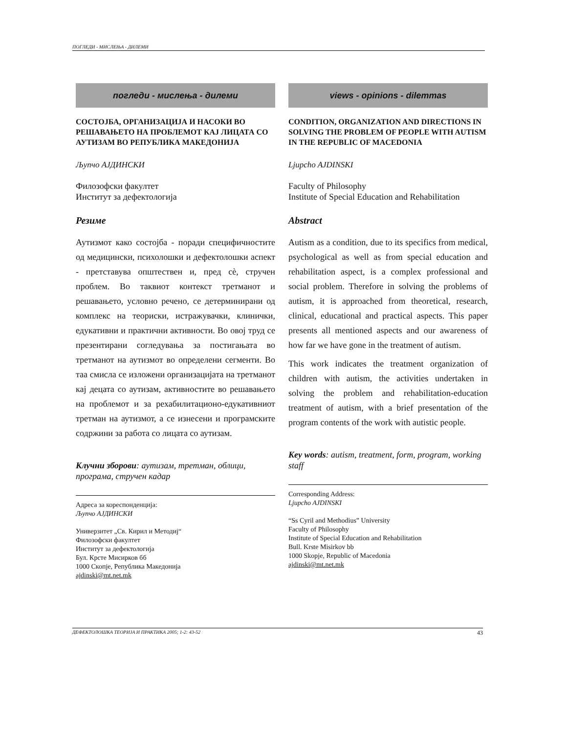ПОГЛЕДИ - МИСЛЕЊА - ДИЛЕМИ
погледи - мислења - дилеми
СОСТОЈБА, ОРГАНИЗАЦИЈА И НАСОКИ ВО РЕШАВАЊЕТО НА ПРОБЛЕМОТ КАЈ ЛИЦАТА СО АУТИЗАМ ВО РЕПУБЛИКА МАКЕДОНИЈА
Љупчо АЈДИНСКИ
Филозофски факултет
Институт за дефектологија
Резиме
Аутизмот како состојба - поради специфичностите од медицински, психолошки и дефектолошки аспект - претставува општествен и, пред сè, стручен проблем. Во таквиот контекст третманот и решавањето, условно речено, се детерминирани од комплекс на теориски, истражувачки, клинички, едукативни и практични активности. Во овој труд се презентирани согледувања за постигањата во третманот на аутизмот во определени сегменти. Во таа смисла се изложени организацијата на третманот кај децата со аутизам, активностите во решавањето на проблемот и за рехабилитационо-едукативниот третман на аутизмот, а се изнесени и програмските содржини за работа со лицата со аутизам.
Клучни зборови: аутизам, третман, облици, програма, стручен кадар
Адреса за кореспонденција:
Љупчо АЈДИНСКИ
Универзитет „Св. Кирил и Методиј“
Филозофски факултет
Институт за дефектологија
Бул. Крсте Мисирков бб
1000 Скопје, Република Македонија
ajdinski@mt.net.mk
views - opinions - dilemmas
CONDITION, ORGANIZATION AND DIRECTIONS IN SOLVING THE PROBLEM OF PEOPLE WITH AUTISM IN THE REPUBLIC OF MACEDONIA
Ljupcho AJDINSKI
Faculty of Philosophy
Institute of Special Education and Rehabilitation
Abstract
Autism as a condition, due to its specifics from medical, psychological as well as from special education and rehabilitation aspect, is a complex professional and social problem. Therefore in solving the problems of autism, it is approached from theoretical, research, clinical, educational and practical aspects. This paper presents all mentioned aspects and our awareness of how far we have gone in the treatment of autism.
This work indicates the treatment organization of children with autism, the activities undertaken in solving the problem and rehabilitation-education treatment of autism, with a brief presentation of the program contents of the work with autistic people.
Key words: autism, treatment, form, program, working staff
Corresponding Address:
Ljupcho AJDINSKI
“Ss Cyril and Methodius” University
Faculty of Philosophy
Institute of Special Education and Rehabilitation
Bull. Krste Misirkov bb
1000 Skopje, Republic of Macedonia
ajdinski@mt.net.mk
ДЕФЕКТОЛОШКА ТЕОРИЈА И ПРАКТИКА 2005; 1-2: 43-52 43